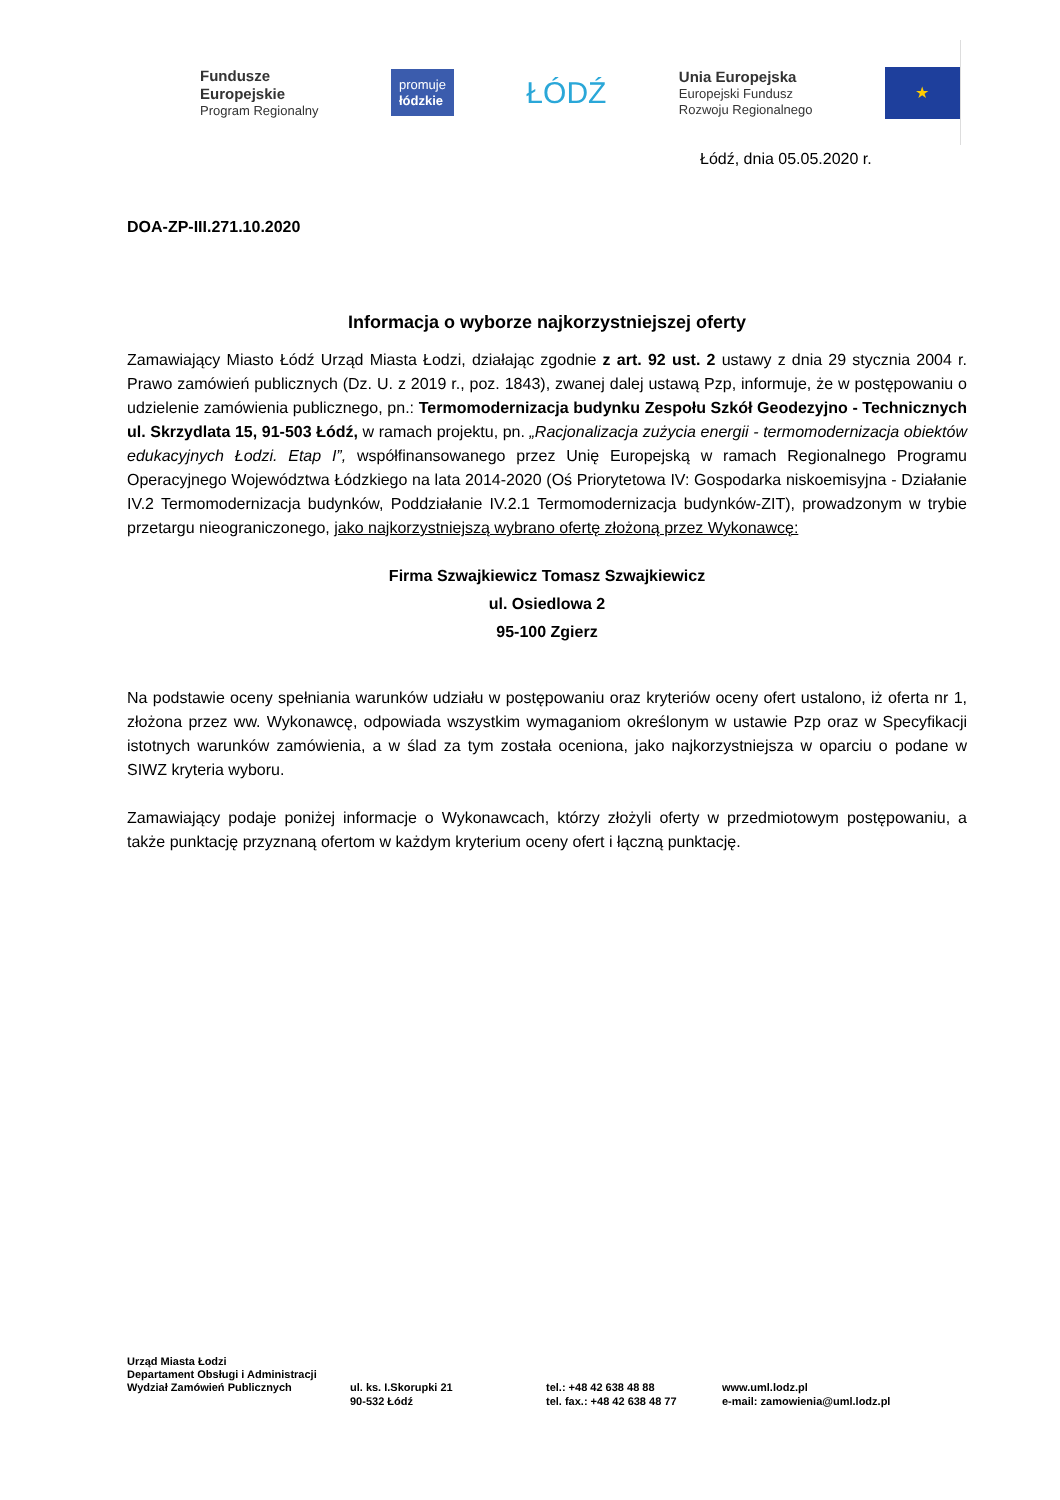Fundusze
Europejskie
Program Regionalny
promuje
łódzkie
ŁÓDŹ
Unia Europejska
Europejski Fundusz
Rozwoju Regionalnego
★
Łódź, dnia 05.05.2020 r.
DOA-ZP-III.271.10.2020
Informacja o wyborze najkorzystniejszej oferty
Zamawiający Miasto Łódź Urząd Miasta Łodzi, działając zgodnie z art. 92 ust. 2 ustawy z dnia 29 stycznia 2004 r. Prawo zamówień publicznych (Dz. U. z 2019 r., poz. 1843), zwanej dalej ustawą Pzp, informuje, że w postępowaniu o udzielenie zamówienia publicznego, pn.: Termomodernizacja budynku Zespołu Szkół Geodezyjno - Technicznych ul. Skrzydlata 15, 91-503 Łódź, w ramach projektu, pn. „Racjonalizacja zużycia energii - termomodernizacja obiektów edukacyjnych Łodzi. Etap I”, współfinansowanego przez Unię Europejską w ramach Regionalnego Programu Operacyjnego Województwa Łódzkiego na lata 2014-2020 (Oś Priorytetowa IV: Gospodarka niskoemisyjna - Działanie IV.2 Termomodernizacja budynków, Poddziałanie IV.2.1 Termomodernizacja budynków-ZIT), prowadzonym w trybie przetargu nieograniczonego, jako najkorzystniejszą wybrano ofertę złożoną przez Wykonawcę:
Firma Szwajkiewicz Tomasz Szwajkiewicz
ul. Osiedlowa 2
95-100 Zgierz
Na podstawie oceny spełniania warunków udziału w postępowaniu oraz kryteriów oceny ofert ustalono, iż oferta nr 1, złożona przez ww. Wykonawcę, odpowiada wszystkim wymaganiom określonym w ustawie Pzp oraz w Specyfikacji istotnych warunków zamówienia, a w ślad za tym została oceniona, jako najkorzystniejsza w oparciu o podane w SIWZ kryteria wyboru.
Zamawiający podaje poniżej informacje o Wykonawcach, którzy złożyli oferty w przedmiotowym postępowaniu, a także punktację przyznaną ofertom w każdym kryterium oceny ofert i łączną punktację.
Urząd Miasta Łodzi
Departament Obsługi i Administracji
Wydział Zamówień Publicznych ul. ks. I.Skorupki 21
90-532 Łódź
tel.: +48 42 638 48 88
tel. fax.: +48 42 638 48 77
www.uml.lodz.pl
e-mail: zamowienia@uml.lodz.pl